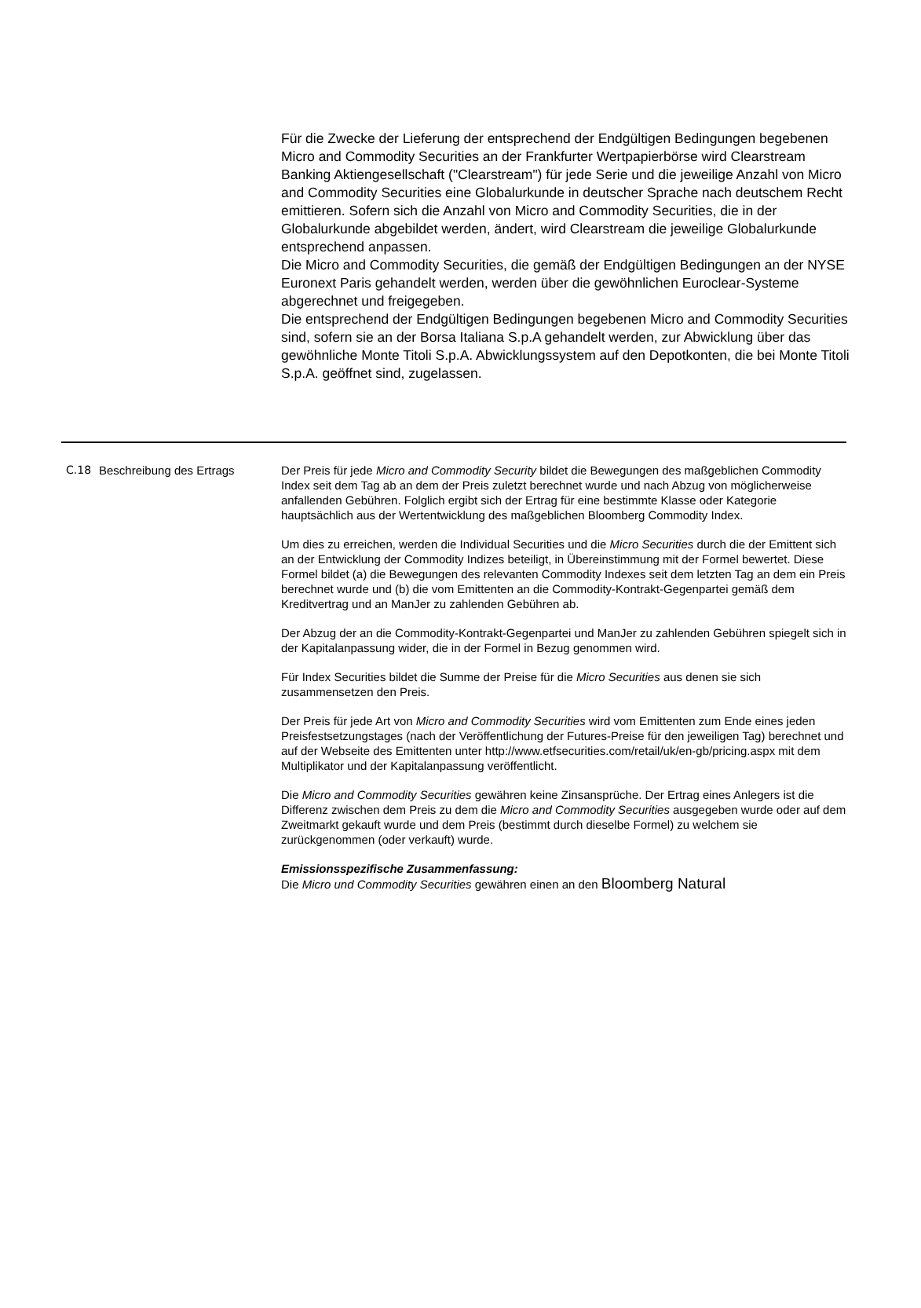Für die Zwecke der Lieferung der entsprechend der Endgültigen Bedingungen begebenen Micro and Commodity Securities an der Frankfurter Wertpapierbörse wird Clearstream Banking Aktiengesellschaft ("Clearstream") für jede Serie und die jeweilige Anzahl von Micro and Commodity Securities eine Globalurkunde in deutscher Sprache nach deutschem Recht emittieren. Sofern sich die Anzahl von Micro and Commodity Securities, die in der Globalurkunde abgebildet werden, ändert, wird Clearstream die jeweilige Globalurkunde entsprechend anpassen.
Die Micro and Commodity Securities, die gemäß der Endgültigen Bedingungen an der NYSE Euronext Paris gehandelt werden, werden über die gewöhnlichen Euroclear-Systeme abgerechnet und freigegeben.
Die entsprechend der Endgültigen Bedingungen begebenen Micro and Commodity Securities sind, sofern sie an der Borsa Italiana S.p.A gehandelt werden, zur Abwicklung über das gewöhnliche Monte Titoli S.p.A. Abwicklungssystem auf den Depotkonten, die bei Monte Titoli S.p.A. geöffnet sind, zugelassen.
C.18 Beschreibung des Ertrags Der Preis für jede Micro and Commodity Security bildet die Bewegungen des maßgeblichen Commodity Index seit dem Tag ab an dem der Preis zuletzt berechnet wurde und nach Abzug von möglicherweise anfallenden Gebühren. Folglich ergibt sich der Ertrag für eine bestimmte Klasse oder Kategorie hauptsächlich aus der Wertentwicklung des maßgeblichen Bloomberg Commodity Index.
Um dies zu erreichen, werden die Individual Securities und die Micro Securities durch die der Emittent sich an der Entwicklung der Commodity Indizes beteiligt, in Übereinstimmung mit der Formel bewertet. Diese Formel bildet (a) die Bewegungen des relevanten Commodity Indexes seit dem letzten Tag an dem ein Preis berechnet wurde und (b) die vom Emittenten an die Commodity-Kontrakt-Gegenpartei gemäß dem Kreditvertrag und an ManJer zu zahlenden Gebühren ab.
Der Abzug der an die Commodity-Kontrakt-Gegenpartei und ManJer zu zahlenden Gebühren spiegelt sich in der Kapitalanpassung wider, die in der Formel in Bezug genommen wird.
Für Index Securities bildet die Summe der Preise für die Micro Securities aus denen sie sich zusammensetzen den Preis.
Der Preis für jede Art von Micro and Commodity Securities wird vom Emittenten zum Ende eines jeden Preisfestsetzungstages (nach der Veröffentlichung der Futures-Preise für den jeweiligen Tag) berechnet und auf der Webseite des Emittenten unter http://www.etfsecurities.com/retail/uk/en-gb/pricing.aspx mit dem Multiplikator und der Kapitalanpassung veröffentlicht.
Die Micro and Commodity Securities gewähren keine Zinsansprüche. Der Ertrag eines Anlegers ist die Differenz zwischen dem Preis zu dem die Micro and Commodity Securities ausgegeben wurde oder auf dem Zweitmarkt gekauft wurde und dem Preis (bestimmt durch dieselbe Formel) zu welchem sie zurückgenommen (oder verkauft) wurde.
Emissionsspezifische Zusammenfassung:
Die Micro und Commodity Securities gewähren einen an den Bloomberg Natural